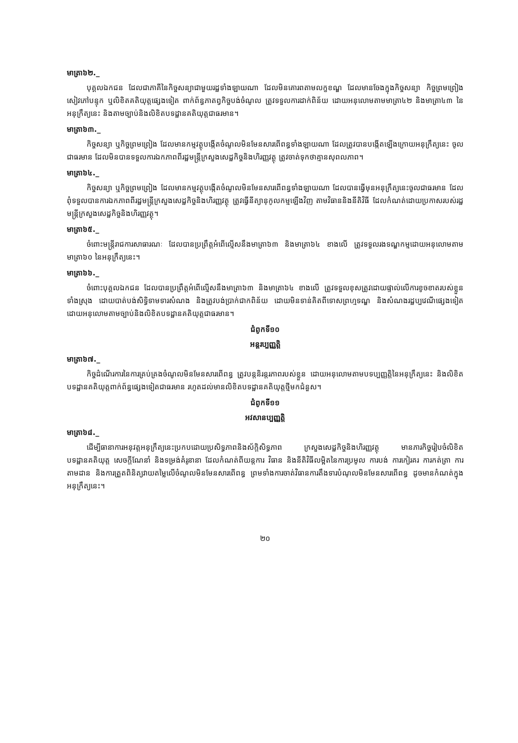មាត្រា៦២._
បុគ្គលឯកជន ដែលជាភាគីនៃកិច្ចសន្យាជាមួយរដ្ឋទាំងឡាយណា ដែលមិនគោរពតាមលក្ខខណ្ឌ ដែលមានចែងក្នុងកិច្ចសន្យា កិច្ចព្រមព្រៀង សៀវភៅបន្ទុក ឬលិខិតគតិយុត្តផ្សេងទៀត ពាក់ព័ន្ធភាតព្វកិច្ចបង់ចំណូល ត្រូវទទួលការដាក់ពិន័យ ដោយអនុលោមតាមមាត្រា៤២ និងមាត្រា៤៣ នៃអនុក្រឹត្យនេះ និងតាមច្បាប់និងលិខិតបទដ្ឋានគតិយុត្តជាធរមាន។
មាត្រា៦៣._
កិច្ចសន្យា ឬកិច្ចព្រមព្រៀង ដែលមានកម្មវត្ថុបង្កើតចំណូលមិនមែនសារពើពន្ធទាំងឡាយណា ដែលត្រូវបានបង្កើតឡើងក្រោយអនុក្រឹត្យនេះ ចូលជាធរមាន ដែលមិនបានទទួលការឯកភាពពីរដ្ឋមន្ត្រីក្រសួងសេដ្ឋកិច្ចនិងហិរញ្ញវត្ថុ ត្រូវចាត់ទុកថាគ្មានសុពលភាព។
មាត្រា៦៤._
កិច្ចសន្យា ឬកិច្ចព្រមព្រៀង ដែលមានកម្មវត្ថុបង្កើតចំណូលមិនមែនសារពើពន្ធទាំងឡាយណា ដែលបានធ្វើមុនអនុក្រឹត្យនេះចូលជាធរមាន ដែលពុំទទួលបានការឯកភាពពីរដ្ឋមន្ត្រីក្រសួងសេដ្ឋកិច្ចនិងហិរញ្ញវត្ថុ ត្រូវធ្វើនីត្យានុកូលកម្មឡើងវិញ តាមវិធាននិងនីតិវិធី ដែលកំណត់ដោយប្រកាសរបស់រដ្ឋមន្ត្រីក្រសួងសេដ្ឋកិច្ចនិងហិរញ្ញវត្ថុ។
មាត្រា៦៥._
ចំពោះមន្ត្រីរាជការសាធារណៈ ដែលបានប្រព្រឹត្តអំពើល្មើសនឹងមាត្រា៦៣ និងមាត្រា៦៤ ខាងលើ ត្រូវទទួលរងទណ្ឌកម្មដោយអនុលោមតាមមាត្រា៦០ នៃអនុក្រឹត្យនេះ។
មាត្រា៦៦._
ចំពោះបុគ្គលឯកជន ដែលបានប្រព្រឹត្តអំពើល្មើសនឹងមាត្រា៦៣ និងមាត្រា៦៤ ខាងលើ ត្រូវទទួលខុសត្រូវដោយផ្ទាល់លើការខូចខាតរបស់ខ្លួនទាំងស្រុង ដោយបាត់បង់សិទ្ធិទាមទារសំណង និងត្រូវបង់ប្រាក់ជាកពិន័យ ដោយមិនទាន់គិតពីទោសព្រហ្មទណ្ឌ និងសំណងរដ្ឋប្បវេណីផ្សេងទៀត ដោយអនុលោមតាមច្បាប់និងលិខិតបទដ្ឋានគតិយុត្តជាធរមាន។
ជំពូកទី១០
អន្តរប្បញ្ញត្តិ
មាត្រា៦៧._
កិច្ចដំណើរការនៃការគ្រប់គ្រងចំណូលមិនមែនសារពើពន្ធ ត្រូវបន្តនិរន្តរភាពរបស់ខ្លួន ដោយអនុលោមតាមបទប្បញ្ញត្តិនៃអនុក្រឹត្យនេះ និងលិខិតបទដ្ឋានគតិយុត្តពាក់ព័ន្ធផ្សេងទៀតជាធរមាន រហូតដល់មានលិខិតបទដ្ឋានគតិយុត្តថ្មីមកជំនួស។
ជំពូកទី១១
អវសានប្បញ្ញត្តិ
មាត្រា៦៨._
ដើម្បីធានាការអនុវត្តអនុក្រឹត្យនេះប្រកបដោយប្រសិទ្ធភាពនិងស័ក្តិសិទ្ធភាព ក្រសួងសេដ្ឋកិច្ចនិងហិរញ្ញវត្ថុ មានភារកិច្ចរៀបចំលិខិតបទដ្ឋានគតិយុត្ត សេចក្តីណែនាំ និងទម្រង់គំរូនានា ដែលកំណត់ពីយន្តការ វិធាន និងនីតិវិធីលម្អិតនៃការប្រមូល ការបង់ ការកៀរគរ ការកត់ត្រា ការតាមដាន និងការត្រួតពិនិត្យវាយតម្លៃលើចំណូលមិនមែនសារពើពន្ធ ព្រមទាំងការចាត់វិធានការតឹងទារបំណុលមិនមែនសារពើពន្ធ ដូចមានកំណត់ក្នុងអនុក្រឹត្យនេះ។
២០